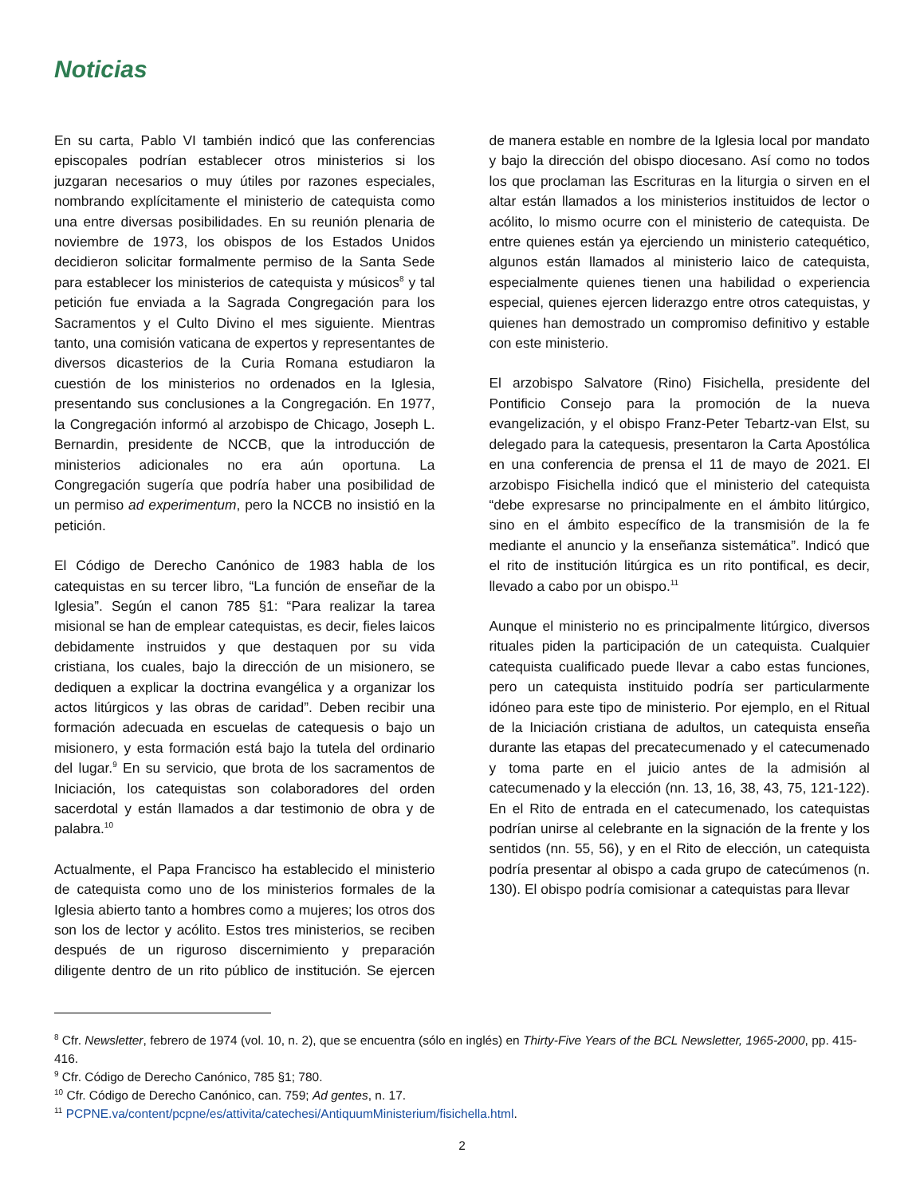Noticias
En su carta, Pablo VI también indicó que las conferencias episcopales podrían establecer otros ministerios si los juzgaran necesarios o muy útiles por razones especiales, nombrando explícitamente el ministerio de catequista como una entre diversas posibilidades. En su reunión plenaria de noviembre de 1973, los obispos de los Estados Unidos decidieron solicitar formalmente permiso de la Santa Sede para establecer los ministerios de catequista y músicos<sup>8</sup> y tal petición fue enviada a la Sagrada Congregación para los Sacramentos y el Culto Divino el mes siguiente. Mientras tanto, una comisión vaticana de expertos y representantes de diversos dicasterios de la Curia Romana estudiaron la cuestión de los ministerios no ordenados en la Iglesia, presentando sus conclusiones a la Congregación. En 1977, la Congregación informó al arzobispo de Chicago, Joseph L. Bernardin, presidente de NCCB, que la introducción de ministerios adicionales no era aún oportuna. La Congregación sugería que podría haber una posibilidad de un permiso ad experimentum, pero la NCCB no insistió en la petición.
El Código de Derecho Canónico de 1983 habla de los catequistas en su tercer libro, “La función de enseñar de la Iglesia”. Según el canon 785 §1: “Para realizar la tarea misional se han de emplear catequistas, es decir, fieles laicos debidamente instruidos y que destaquen por su vida cristiana, los cuales, bajo la dirección de un misionero, se dediquen a explicar la doctrina evangélica y a organizar los actos litúrgicos y las obras de caridad”. Deben recibir una formación adecuada en escuelas de catequesis o bajo un misionero, y esta formación está bajo la tutela del ordinario del lugar.<sup>9</sup> En su servicio, que brota de los sacramentos de Iniciación, los catequistas son colaboradores del orden sacerdotal y están llamados a dar testimonio de obra y de palabra.<sup>10</sup>
Actualmente, el Papa Francisco ha establecido el ministerio de catequista como uno de los ministerios formales de la Iglesia abierto tanto a hombres como a mujeres; los otros dos son los de lector y acólito. Estos tres ministerios, se reciben después de un riguroso discernimiento y preparación diligente dentro de un rito público de institución. Se ejercen de manera estable en nombre de la Iglesia local por mandato y bajo la dirección del obispo diocesano. Así como no todos los que proclaman las Escrituras en la liturgia o sirven en el altar están llamados a los ministerios instituidos de lector o acólito, lo mismo ocurre con el ministerio de catequista. De entre quienes están ya ejerciendo un ministerio catequético, algunos están llamados al ministerio laico de catequista, especialmente quienes tienen una habilidad o experiencia especial, quienes ejercen liderazgo entre otros catequistas, y quienes han demostrado un compromiso definitivo y estable con este ministerio.
El arzobispo Salvatore (Rino) Fisichella, presidente del Pontificio Consejo para la promoción de la nueva evangelización, y el obispo Franz-Peter Tebartz-van Elst, su delegado para la catequesis, presentaron la Carta Apostólica en una conferencia de prensa el 11 de mayo de 2021. El arzobispo Fisichella indicó que el ministerio del catequista “debe expresarse no principalmente en el ámbito litúrgico, sino en el ámbito específico de la transmisión de la fe mediante el anuncio y la enseñanza sistemática”. Indicó que el rito de institución litúrgica es un rito pontifical, es decir, llevado a cabo por un obispo.<sup>11</sup>
Aunque el ministerio no es principalmente litúrgico, diversos rituales piden la participación de un catequista. Cualquier catequista cualificado puede llevar a cabo estas funciones, pero un catequista instituido podría ser particularmente idóneo para este tipo de ministerio. Por ejemplo, en el Ritual de la Iniciación cristiana de adultos, un catequista enseña durante las etapas del precatecumenado y el catecumenado y toma parte en el juicio antes de la admisión al catecumenado y la elección (nn. 13, 16, 38, 43, 75, 121-122). En el Rito de entrada en el catecumenado, los catequistas podrían unirse al celebrante en la signación de la frente y los sentidos (nn. 55, 56), y en el Rito de elección, un catequista podría presentar al obispo a cada grupo de catecúmenos (n. 130). El obispo podría comisionar a catequistas para llevar
<sup>8</sup> Cfr. Newsletter, febrero de 1974 (vol. 10, n. 2), que se encuentra (sólo en inglés) en Thirty-Five Years of the BCL Newsletter, 1965-2000, pp. 415-416.
<sup>9</sup> Cfr. Código de Derecho Canónico, 785 §1; 780.
<sup>10</sup> Cfr. Código de Derecho Canónico, can. 759; Ad gentes, n. 17.
<sup>11</sup> PCPNE.va/content/pcpne/es/attivita/catechesi/AntiquumMinisterium/fisichella.html.
2